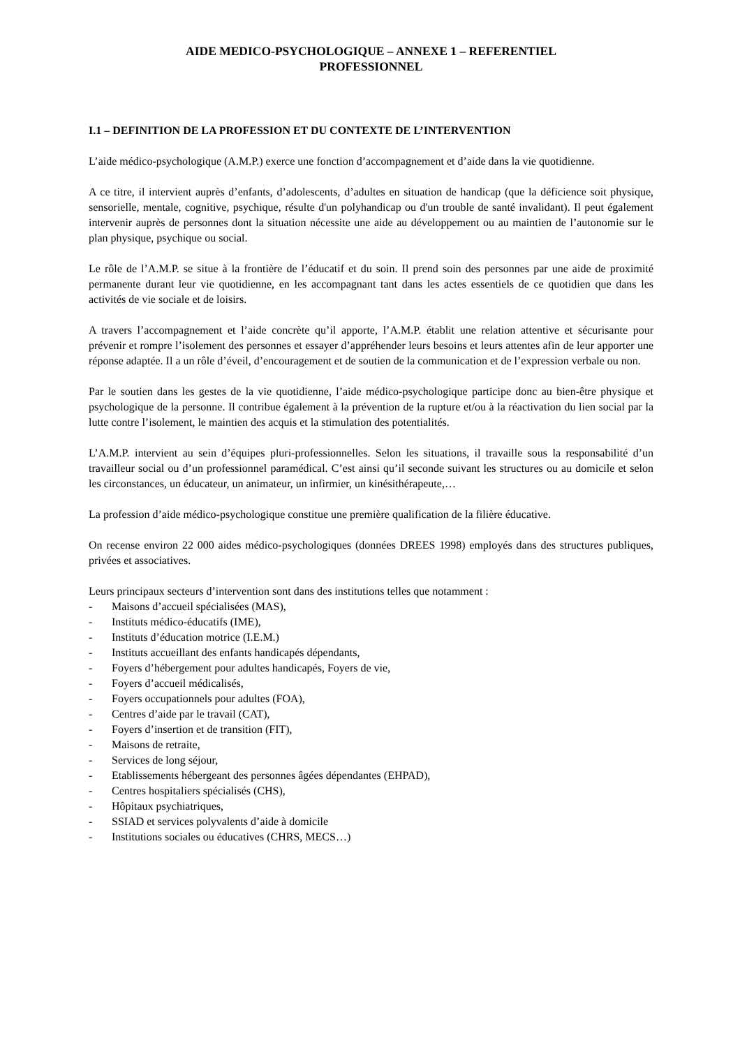AIDE MEDICO-PSYCHOLOGIQUE – ANNEXE 1 – REFERENTIEL
PROFESSIONNEL
I.1 – DEFINITION DE LA PROFESSION ET DU CONTEXTE DE L’INTERVENTION
L’aide médico-psychologique (A.M.P.) exerce une fonction d’accompagnement et d’aide dans la vie quotidienne.
A ce titre, il intervient auprès d’enfants, d’adolescents, d’adultes en situation de handicap (que la déficience soit physique, sensorielle, mentale, cognitive, psychique, résulte d'un polyhandicap ou d'un trouble de santé invalidant). Il peut également intervenir auprès de personnes dont la situation nécessite une aide au développement ou au maintien de l’autonomie sur le plan physique, psychique ou social.
Le rôle de l’A.M.P. se situe à la frontière de l’éducatif et du soin. Il prend soin des personnes par une aide de proximité permanente durant leur vie quotidienne, en les accompagnant tant dans les actes essentiels de ce quotidien que dans les activités de vie sociale et de loisirs.
A travers l’accompagnement et l’aide concrète qu’il apporte, l’A.M.P. établit une relation attentive et sécurisante pour prévenir et rompre l’isolement des personnes et essayer d’appréhender leurs besoins et leurs attentes afin de leur apporter une réponse adaptée. Il a un rôle d’éveil, d’encouragement et de soutien de la communication et de l’expression verbale ou non.
Par le soutien dans les gestes de la vie quotidienne, l’aide médico-psychologique participe donc au bien-être physique et psychologique de la personne. Il contribue également à la prévention de la rupture et/ou à la réactivation du lien social par la lutte contre l’isolement, le maintien des acquis et la stimulation des potentialités.
L’A.M.P. intervient au sein d’équipes pluri-professionnelles. Selon les situations, il travaille sous la responsabilité d’un travailleur social ou d’un professionnel paramédical. C’est ainsi qu’il seconde suivant les structures ou au domicile et selon les circonstances, un éducateur, un animateur, un infirmier, un kinésithérapeute,…
La profession d’aide médico-psychologique constitue une première qualification de la filière éducative.
On recense environ 22 000 aides médico-psychologiques (données DREES 1998) employés dans des structures publiques, privées et associatives.
Leurs principaux secteurs d’intervention sont dans des institutions telles que notamment :
- Maisons d’accueil spécialisées (MAS),
- Instituts médico-éducatifs (IME),
- Instituts d’éducation motrice (I.E.M.)
- Instituts accueillant des enfants handicapés dépendants,
- Foyers d’hébergement pour adultes handicapés, Foyers de vie,
- Foyers d’accueil médicalisés,
- Foyers occupationnels pour adultes (FOA),
- Centres d’aide par le travail (CAT),
- Foyers d’insertion et de transition (FIT),
- Maisons de retraite,
- Services de long séjour,
- Etablissements hébergeant des personnes âgées dépendantes (EHPAD),
- Centres hospitaliers spécialisés (CHS),
- Hôpitaux psychiatriques,
- SSIAD et services polyvalents d’aide à domicile
- Institutions sociales ou éducatives (CHRS, MECS…)